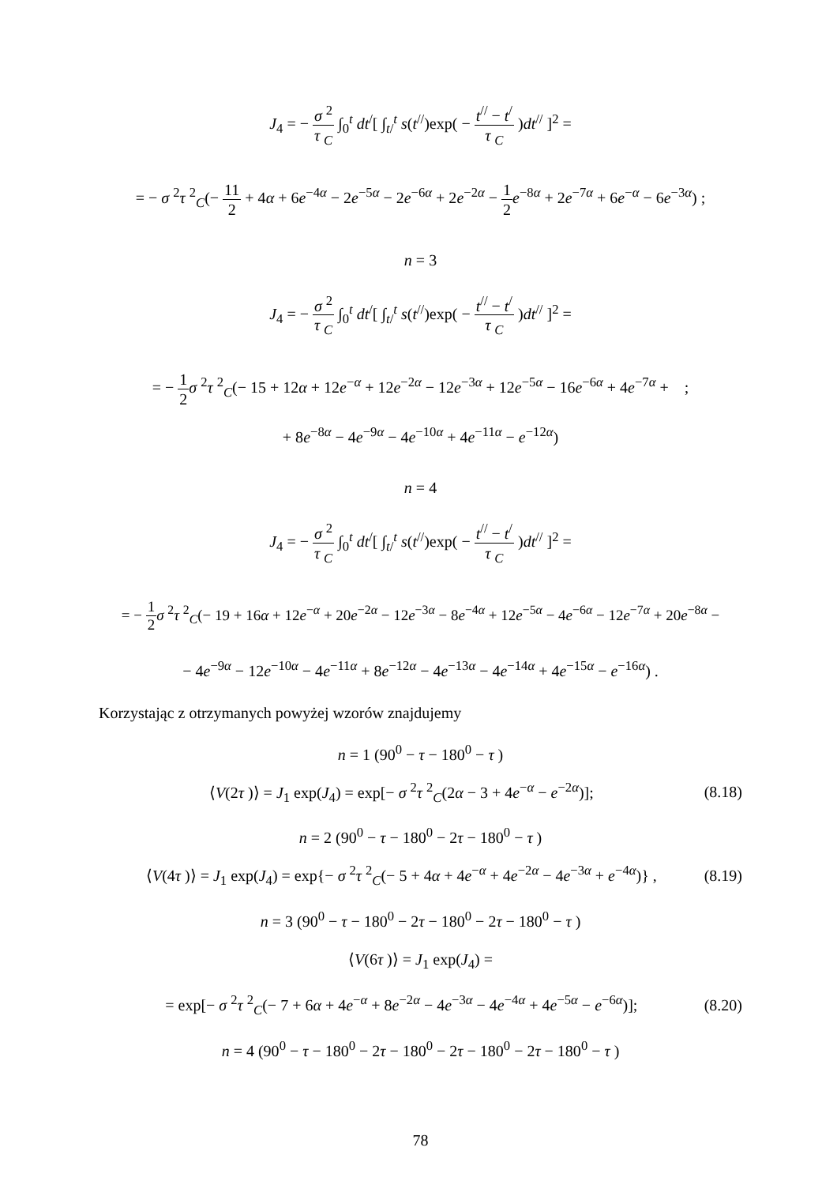J<sub>4</sub> = − σ <sup>2</sup> τ <sub>C</sub> ∫<sub>0</sub><sup>t</sup> dt<sup>/</sup>[ ∫<sub>t/</sub><sup>t</sup> s(t<sup>//</sup>)exp( − t<sup>//</sup> − t<sup>/</sup> τ <sub>C</sub> )dt<sup>//</sup> ]<sup>2</sup> =
= − σ <sup>2</sup>τ <sup>2</sup><sub>C</sub>(− 11 2 + 4α + 6e<sup>−4α</sup> − 2e<sup>−5α</sup> − 2e<sup>−6α</sup> + 2e<sup>−2α</sup> − 1 2 e<sup>−8α</sup> + 2e<sup>−7α</sup> + 6e<sup>−α</sup> − 6e<sup>−3α</sup>) ;
n = 3
J<sub>4</sub> = − σ <sup>2</sup> τ <sub>C</sub> ∫<sub>0</sub><sup>t</sup> dt<sup>/</sup>[ ∫<sub>t/</sub><sup>t</sup> s(t<sup>//</sup>)exp( − t<sup>//</sup> − t<sup>/</sup> τ <sub>C</sub> )dt<sup>//</sup> ]<sup>2</sup> =
= − 1 2 σ <sup>2</sup>τ <sup>2</sup><sub>C</sub>(− 15 + 12α + 12e<sup>−α</sup> + 12e<sup>−2α</sup> − 12e<sup>−3α</sup> + 12e<sup>−5α</sup> − 16e<sup>−6α</sup> + 4e<sup>−7α</sup> + ;
+ 8e<sup>−8α</sup> − 4e<sup>−9α</sup> − 4e<sup>−10α</sup> + 4e<sup>−11α</sup> − e<sup>−12α</sup>)
n = 4
J<sub>4</sub> = − σ <sup>2</sup> τ <sub>C</sub> ∫<sub>0</sub><sup>t</sup> dt<sup>/</sup>[ ∫<sub>t/</sub><sup>t</sup> s(t<sup>//</sup>)exp( − t<sup>//</sup> − t<sup>/</sup> τ <sub>C</sub> )dt<sup>//</sup> ]<sup>2</sup> =
= − 1 2 σ <sup>2</sup>τ <sup>2</sup><sub>C</sub>(− 19 + 16α + 12e<sup>−α</sup> + 20e<sup>−2α</sup> − 12e<sup>−3α</sup> − 8e<sup>−4α</sup> + 12e<sup>−5α</sup> − 4e<sup>−6α</sup> − 12e<sup>−7α</sup> + 20e<sup>−8α</sup> −
− 4e<sup>−9α</sup> − 12e<sup>−10α</sup> − 4e<sup>−11α</sup> + 8e<sup>−12α</sup> − 4e<sup>−13α</sup> − 4e<sup>−14α</sup> + 4e<sup>−15α</sup> − e<sup>−16α</sup>) .
Korzystając z otrzymanych powyżej wzorów znajdujemy
n = 1 (90<sup>0</sup> − τ − 180<sup>0</sup> − τ )
⟨V(2τ )⟩ = J<sub>1</sub> exp(J<sub>4</sub>) = exp[− σ <sup>2</sup>τ <sup>2</sup><sub>C</sub>(2α − 3 + 4e<sup>−α</sup> − e<sup>−2α</sup>)]; (8.18)
n = 2 (90<sup>0</sup> − τ − 180<sup>0</sup> − 2τ − 180<sup>0</sup> − τ )
⟨V(4τ )⟩ = J<sub>1</sub> exp(J<sub>4</sub>) = exp{− σ <sup>2</sup>τ <sup>2</sup><sub>C</sub>(− 5 + 4α + 4e<sup>−α</sup> + 4e<sup>−2α</sup> − 4e<sup>−3α</sup> + e<sup>−4α</sup>)} , (8.19)
n = 3 (90<sup>0</sup> − τ − 180<sup>0</sup> − 2τ − 180<sup>0</sup> − 2τ − 180<sup>0</sup> − τ )
⟨V(6τ )⟩ = J<sub>1</sub> exp(J<sub>4</sub>) =
= exp[− σ <sup>2</sup>τ <sup>2</sup><sub>C</sub>(− 7 + 6α + 4e<sup>−α</sup> + 8e<sup>−2α</sup> − 4e<sup>−3α</sup> − 4e<sup>−4α</sup> + 4e<sup>−5α</sup> − e<sup>−6α</sup>)]; (8.20)
n = 4 (90<sup>0</sup> − τ − 180<sup>0</sup> − 2τ − 180<sup>0</sup> − 2τ − 180<sup>0</sup> − 2τ − 180<sup>0</sup> − τ )
78